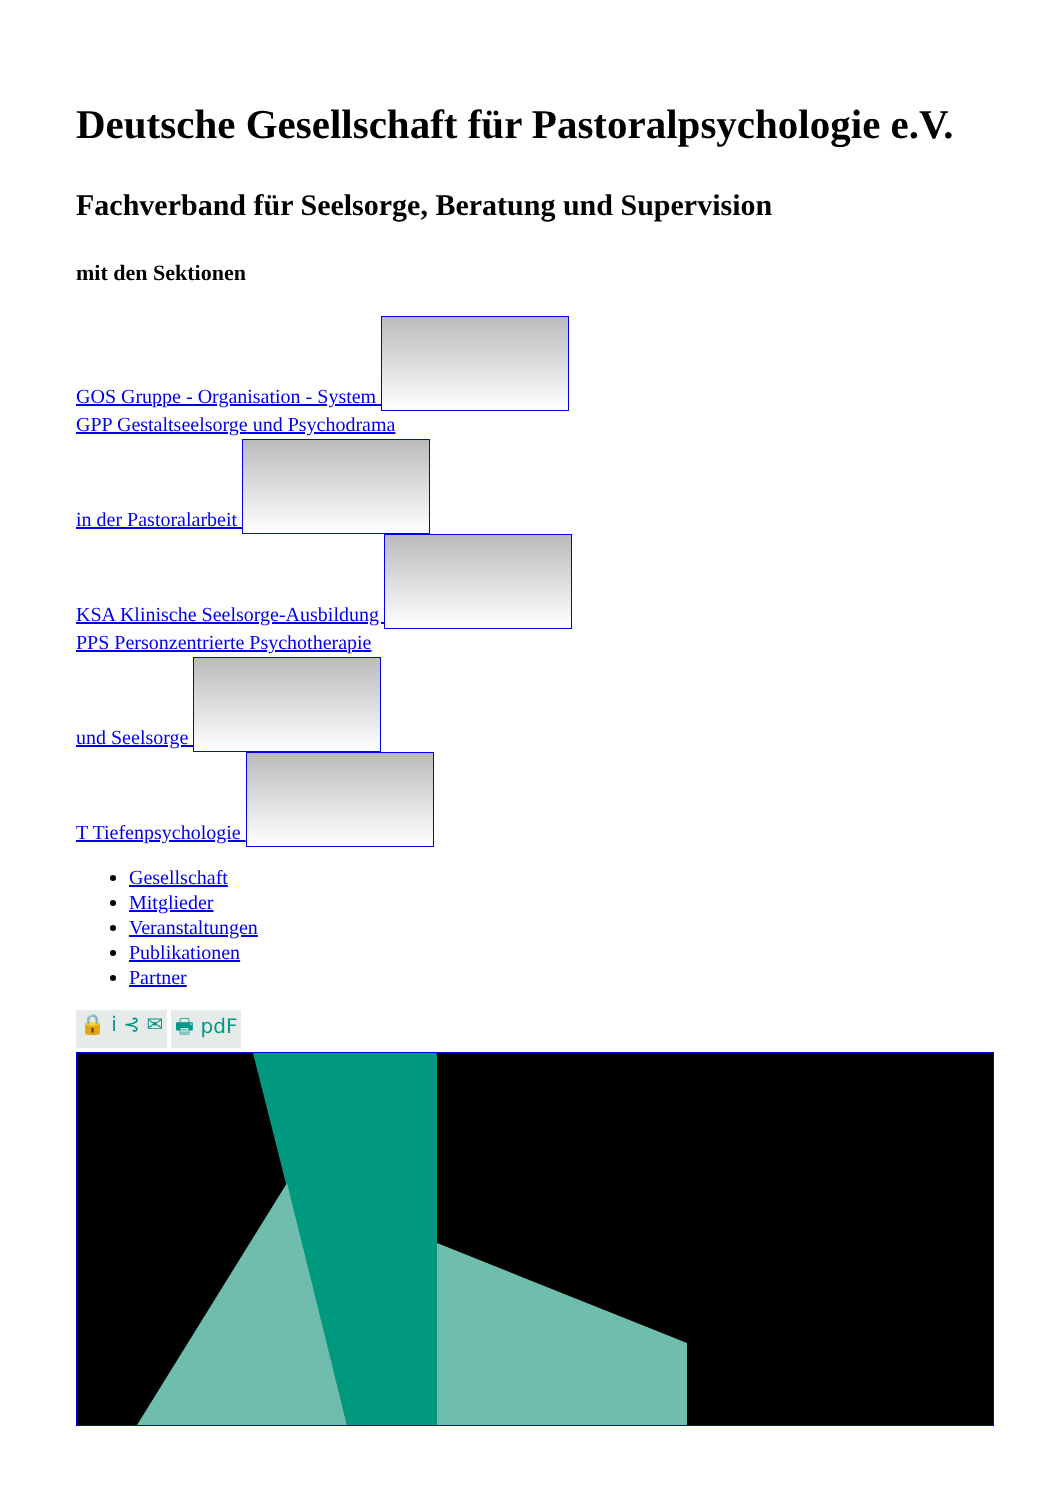Deutsche Gesellschaft für Pastoralpsychologie e.V.
Fachverband für Seelsorge, Beratung und Supervision
mit den Sektionen
GOS Gruppe - Organisation - System
GPP Gestaltseelsorge und Psychodrama
in der Pastoralarbeit
KSA Klinische Seelsorge-Ausbildung
PPS Personzentrierte Psychotherapie
und Seelsorge
T Tiefenpsychologie
Gesellschaft
Mitglieder
Veranstaltungen
Publikationen
Partner
🔒 i ⊰ ✉ 🖶 pdF